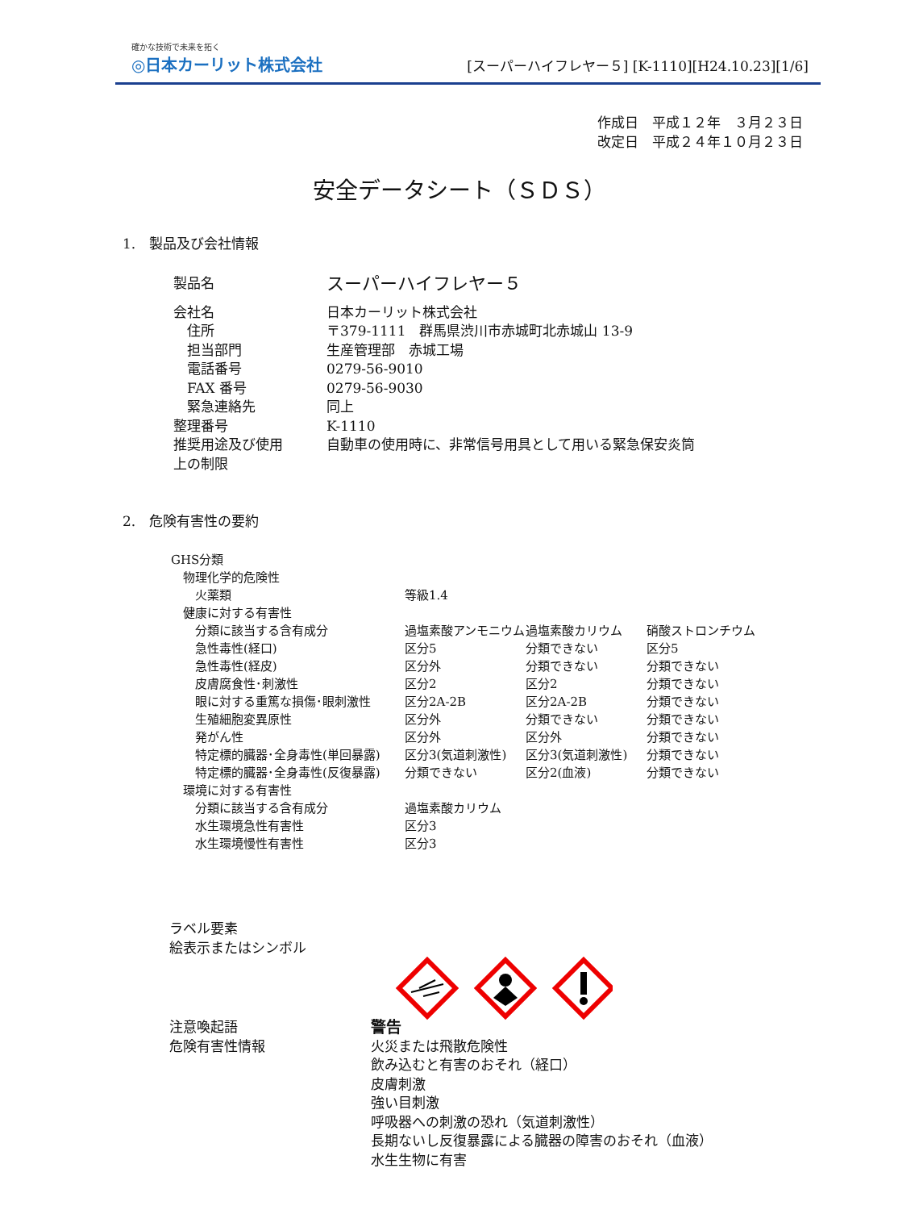確かな技術で未来を拓く
◎日本カーリット株式会社
[スーパーハイフレヤー５] [K-1110][H24.10.23][1/6]
作成日　平成１２年　３月２３日
改定日　平成２４年１０月２３日
安全データシート（ＳＤＳ）
1.　製品及び会社情報
| 製品名 | スーパーハイフレヤー５ |
| 会社名 | 日本カーリット株式会社 |
| 住所 | 〒379-1111 群馬県渋川市赤城町北赤城山 13-9 |
| 担当部門 | 生産管理部 赤城工場 |
| 電話番号 | 0279-56-9010 |
| FAX 番号 | 0279-56-9030 |
| 緊急連絡先 | 同上 |
| 整理番号 | K-1110 |
| 推奨用途及び使用 上の制限 | 自動車の使用時に、非常信号用具として用いる緊急保安炎筒 |
2.　危険有害性の要約
| GHS分類 | | | |
| 物理化学的危険性 | | | |
| 火薬類 | 等級1.4 | | |
| 健康に対する有害性 | | | |
| 分類に該当する含有成分 | 過塩素酸アンモニウム | 過塩素酸カリウム | 硝酸ストロンチウム |
| 急性毒性(経口) | 区分5 | 分類できない | 区分5 |
| 急性毒性(経皮) | 区分外 | 分類できない | 分類できない |
| 皮膚腐食性･刺激性 | 区分2 | 区分2 | 分類できない |
| 眼に対する重篤な損傷･眼刺激性 | 区分2A-2B | 区分2A-2B | 分類できない |
| 生殖細胞変異原性 | 区分外 | 分類できない | 分類できない |
| 発がん性 | 区分外 | 区分外 | 分類できない |
| 特定標的臓器･全身毒性(単回暴露) | 区分3(気道刺激性) | 区分3(気道刺激性) | 分類できない |
| 特定標的臓器･全身毒性(反復暴露) | 分類できない | 区分2(血液) | 分類できない |
| 環境に対する有害性 | | | |
| 分類に該当する含有成分 | 過塩素酸カリウム | | |
| 水生環境急性有害性 | 区分3 | | |
| 水生環境慢性有害性 | 区分3 | | |
| ラベル要素 絵表示またはシンボル | |
| 注意喚起語 | 警告 |
| 危険有害性情報 | 火災または飛散危険性 飲み込むと有害のおそれ（経口） 皮膚刺激 強い目刺激 呼吸器への刺激の恐れ（気道刺激性） 長期ないし反復暴露による臓器の障害のおそれ（血液） 水生生物に有害 |